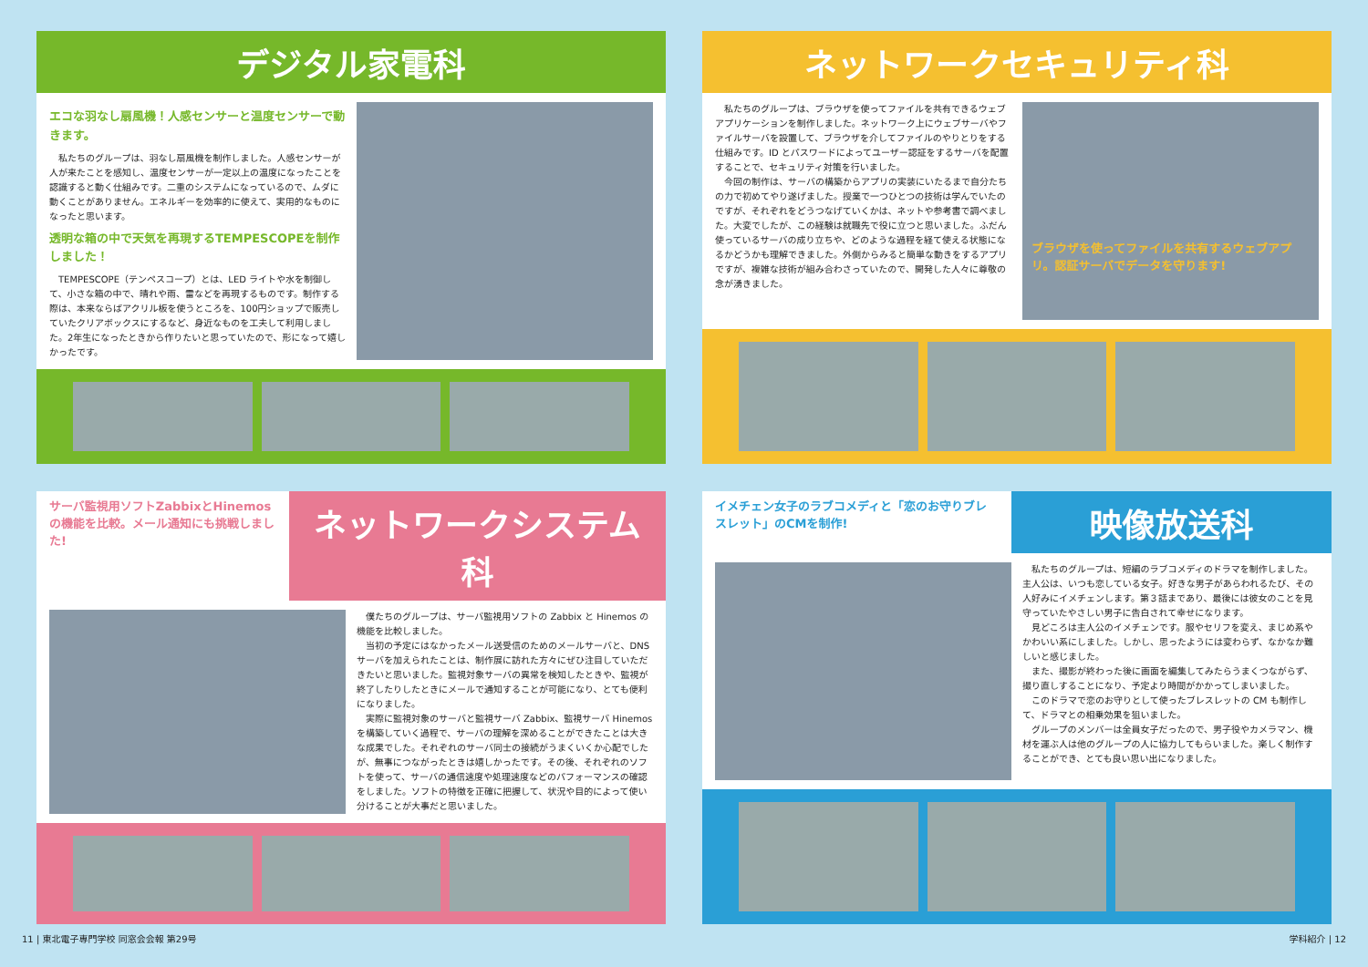デジタル家電科
エコな羽なし扇風機！人感センサーと温度センサーで動きます。
私たちのグループは、羽なし扇風機を制作しました。人感センサーが人が来たことを感知し、温度センサーが一定以上の温度になったことを認識すると動く仕組みです。二重のシステムになっているので、ムダに動くことがありません。エネルギーを効率的に使えて、実用的なものになったと思います。
透明な箱の中で天気を再現するTEMPESCOPEを制作しました！
TEMPESCOPE（テンペスコープ）とは、LED ライトや水を制御して、小さな箱の中で、晴れや雨、雷などを再現するものです。制作する際は、本来ならばアクリル板を使うところを、100円ショップで販売していたクリアボックスにするなど、身近なものを工夫して利用しました。2年生になったときから作りたいと思っていたので、形になって嬉しかったです。
ネットワークセキュリティ科
私たちのグループは、ブラウザを使ってファイルを共有できるウェブアプリケーションを制作しました。ネットワーク上にウェブサーバやファイルサーバを設置して、ブラウザを介してファイルのやりとりをする仕組みです。ID とパスワードによってユーザー認証をするサーバを配置することで、セキュリティ対策を行いました。
今回の制作は、サーバの構築からアプリの実装にいたるまで自分たちの力で初めてやり遂げました。授業で一つひとつの技術は学んでいたのですが、それぞれをどうつなげていくかは、ネットや参考書で調べました。大変でしたが、この経験は就職先で役に立つと思いました。ふだん使っているサーバの成り立ちや、どのような過程を経て使える状態になるかどうかも理解できました。外側からみると簡単な動きをするアプリですが、複雑な技術が組み合わさっていたので、開発した人々に尊敬の念が湧きました。
ブラウザを使ってファイルを共有するウェブアプリ。認証サーバでデータを守ります!
サーバ監視用ソフトZabbixとHinemosの機能を比較。メール通知にも挑戦しました!
ネットワークシステム科
僕たちのグループは、サーバ監視用ソフトの Zabbix と Hinemos の機能を比較しました。
当初の予定にはなかったメール送受信のためのメールサーバと、DNS サーバを加えられたことは、制作展に訪れた方々にぜひ注目していただきたいと思いました。監視対象サーバの異常を検知したときや、監視が終了したりしたときにメールで通知することが可能になり、とても便利になりました。
実際に監視対象のサーバと監視サーバ Zabbix、監視サーバ Hinemos を構築していく過程で、サーバの理解を深めることができたことは大きな成果でした。それぞれのサーバ同士の接続がうまくいくか心配でしたが、無事につながったときは嬉しかったです。その後、それぞれのソフトを使って、サーバの通信速度や処理速度などのパフォーマンスの確認をしました。ソフトの特徴を正確に把握して、状況や目的によって使い分けることが大事だと思いました。
イメチェン女子のラブコメディと「恋のお守りブレスレット」のCMを制作!
映像放送科
私たちのグループは、短編のラブコメディのドラマを制作しました。主人公は、いつも恋している女子。好きな男子があらわれるたび、その人好みにイメチェンします。第３話まであり、最後には彼女のことを見守っていたやさしい男子に告白されて幸せになります。
見どころは主人公のイメチェンです。服やセリフを変え、まじめ系やかわいい系にしました。しかし、思ったようには変わらず、なかなか難しいと感じました。
また、撮影が終わった後に画面を編集してみたらうまくつながらず、撮り直しすることになり、予定より時間がかかってしまいました。
このドラマで恋のお守りとして使ったブレスレットの CM も制作して、ドラマとの相乗効果を狙いました。
グループのメンバーは全員女子だったので、男子役やカメラマン、機材を運ぶ人は他のグループの人に協力してもらいました。楽しく制作することができ、とても良い思い出になりました。
11 | 東北電子専門学校 同窓会会報 第29号 学科紹介 | 12